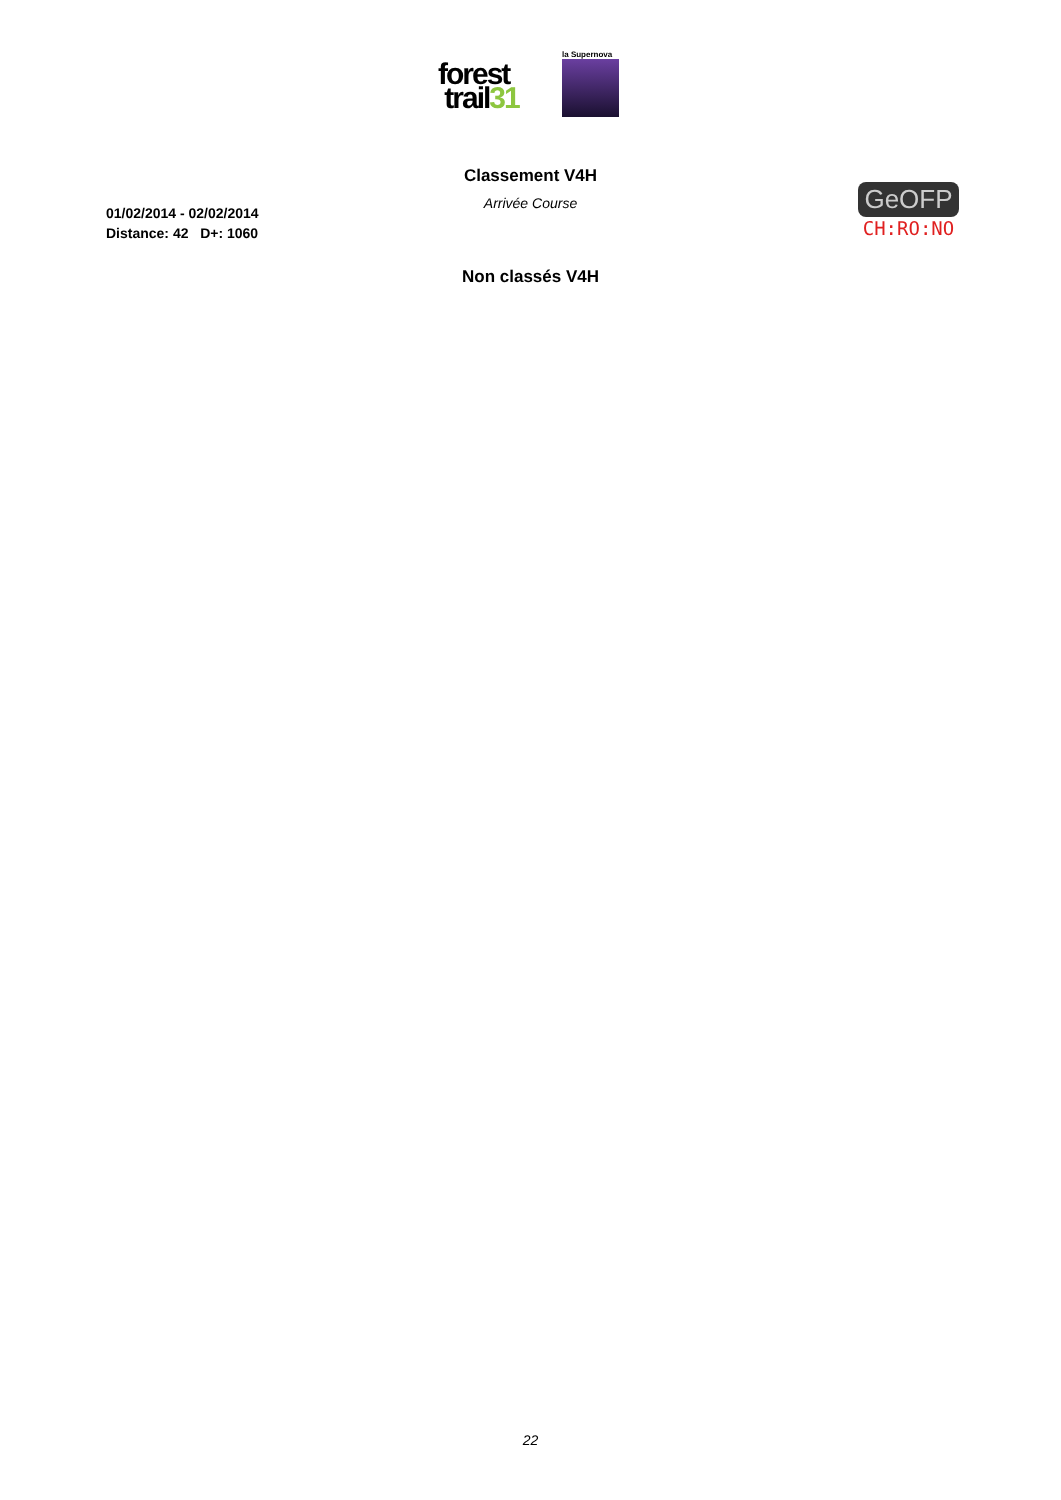forest
trail31
la Supernova
Classement V4H
Arrivée Course
01/02/2014 - 02/02/2014
Distance: 42 D+: 1060
GeOFP
CH:RO:NO
Non classés V4H
22